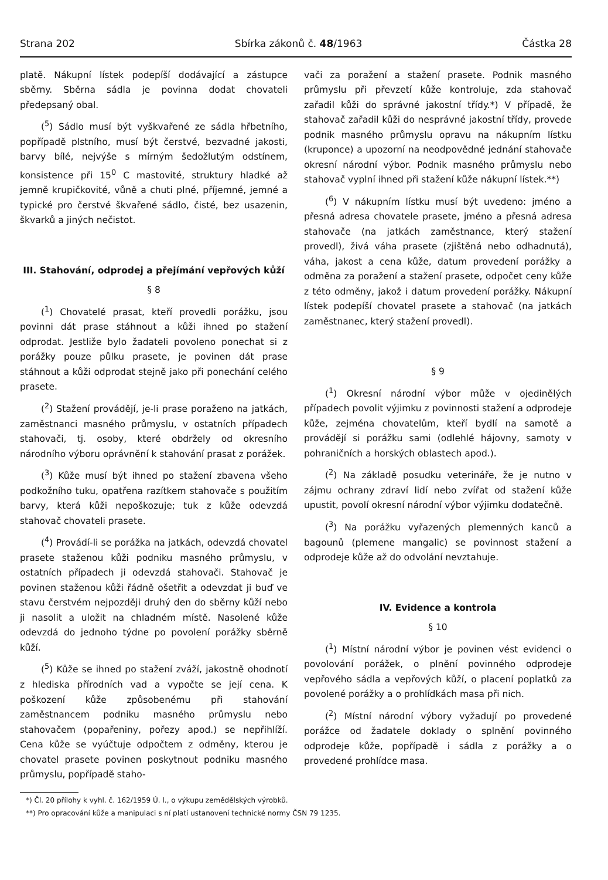Strana 202 Sbírka zákonů č. 48/1963 Částka 28
platě. Nákupní lístek podepíší dodávající a zástupce sběrny. Sběrna sádla je povinna dodat chovateli předepsaný obal.
(<sup>5</sup>) Sádlo musí být vyškvařené ze sádla hřbetního, popřípadě plstního, musí být čerstvé, bezvadné jakosti, barvy bílé, nejvýše s mírným šedožlutým odstínem, konsistence při 15<sup>0</sup> C mastovité, struktury hladké až jemně krupičkovité, vůně a chuti plné, příjemné, jemné a typické pro čerstvé škvařené sádlo, čisté, bez usazenin, škvarků a jiných nečistot.
III. Stahování, odprodej a přejímání vepřových kůží
§ 8
(<sup>1</sup>) Chovatelé prasat, kteří provedli porážku, jsou povinni dát prase stáhnout a kůži ihned po stažení odprodat. Jestliže bylo žadateli povoleno ponechat si z porážky pouze půlku prasete, je povinen dát prase stáhnout a kůži odprodat stejně jako při ponechání celého prasete.
(<sup>2</sup>) Stažení provádějí, je-li prase poraženo na jatkách, zaměstnanci masného průmyslu, v ostatních případech stahovači, tj. osoby, které obdržely od okresního národního výboru oprávnění k stahování prasat z porážek.
(<sup>3</sup>) Kůže musí být ihned po stažení zbavena všeho podkožního tuku, opatřena razítkem stahovače s použitím barvy, která kůži nepoškozuje; tuk z kůže odevzdá stahovač chovateli prasete.
(<sup>4</sup>) Provádí-li se porážka na jatkách, odevzdá chovatel prasete staženou kůži podniku masného průmyslu, v ostatních případech ji odevzdá stahovači. Stahovač je povinen staženou kůži řádně ošetřit a odevzdat ji buď ve stavu čerstvém nejpozději druhý den do sběrny kůží nebo ji nasolit a uložit na chladném místě. Nasolené kůže odevzdá do jednoho týdne po povolení porážky sběrně kůží.
(<sup>5</sup>) Kůže se ihned po stažení zváží, jakostně ohodnotí z hlediska přírodních vad a vypočte se její cena. K poškození kůže způsobenému při stahování zaměstnancem podniku masného průmyslu nebo stahovačem (popařeniny, pořezy apod.) se nepřihlíží. Cena kůže se vyúčtuje odpočtem z odměny, kterou je chovatel prasete povinen poskytnout podniku masného průmyslu, popřípadě staho-
vači za poražení a stažení prasete. Podnik masného průmyslu při převzetí kůže kontroluje, zda stahovač zařadil kůži do správné jakostní třídy.*) V případě, že stahovač zařadil kůži do nesprávné jakostní třídy, provede podnik masného průmyslu opravu na nákupním lístku (kruponce) a upozorní na neodpovědné jednání stahovače okresní národní výbor. Podnik masného průmyslu nebo stahovač vyplní ihned při stažení kůže nákupní lístek.**)
(<sup>6</sup>) V nákupním lístku musí být uvedeno: jméno a přesná adresa chovatele prasete, jméno a přesná adresa stahovače (na jatkách zaměstnance, který stažení provedl), živá váha prasete (zjištěná nebo odhadnutá), váha, jakost a cena kůže, datum provedení porážky a odměna za poražení a stažení prasete, odpočet ceny kůže z této odměny, jakož i datum provedení porážky. Nákupní lístek podepíší chovatel prasete a stahovač (na jatkách zaměstnanec, který stažení provedl).
§ 9
(<sup>1</sup>) Okresní národní výbor může v ojedinělých případech povolit výjimku z povinnosti stažení a odprodeje kůže, zejména chovatelům, kteří bydlí na samotě a provádějí si porážku sami (odlehlé hájovny, samoty v pohraničních a horských oblastech apod.).
(<sup>2</sup>) Na základě posudku veterináře, že je nutno v zájmu ochrany zdraví lidí nebo zvířat od stažení kůže upustit, povolí okresní národní výbor výjimku dodatečně.
(<sup>3</sup>) Na porážku vyřazených plemenných kanců a bagounů (plemene mangalic) se povinnost stažení a odprodeje kůže až do odvolání nevztahuje.
IV. Evidence a kontrola
§ 10
(<sup>1</sup>) Místní národní výbor je povinen vést evidenci o povolování porážek, o plnění povinného odprodeje vepřového sádla a vepřových kůží, o placení poplatků za povolené porážky a o prohlídkách masa při nich.
(<sup>2</sup>) Místní národní výbory vyžadují po provedené porážce od žadatele doklady o splnění povinného odprodeje kůže, popřípadě i sádla z porážky a o provedené prohlídce masa.
*) Čl. 20 přílohy k vyhl. č. 162/1959 Ú. l., o výkupu zemědělských výrobků.
**) Pro opracování kůže a manipulaci s ní platí ustanovení technické normy ČSN 79 1235.